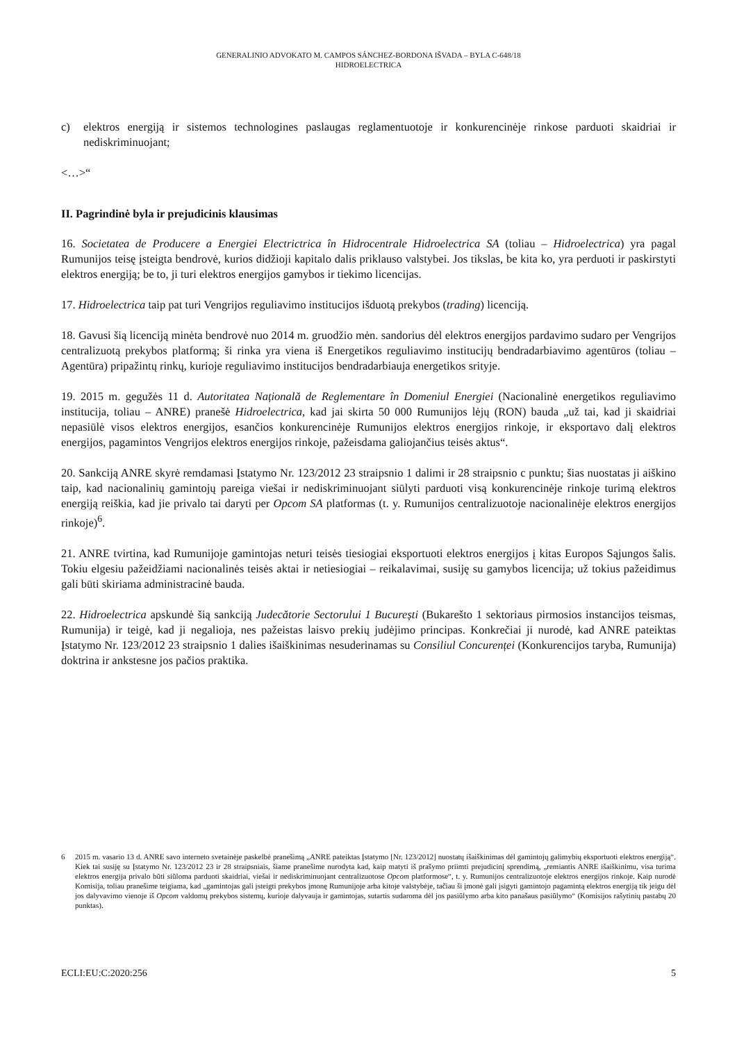GENERALINIO ADVOKATO M. CAMPOS SÁNCHEZ-BORDONA IŠVADA – BYLA C-648/18
HIDROELECTRICA
c) elektros energiją ir sistemos technologines paslaugas reglamentuotoje ir konkurencinėje rinkose parduoti skaidriai ir nediskriminuojant;
<…>“
II. Pagrindinė byla ir prejudicinis klausimas
16. Societatea de Producere a Energiei Electrictrica în Hidrocentrale Hidroelectrica SA (toliau – Hidroelectrica) yra pagal Rumunijos teisę įsteigta bendrovė, kurios didžioji kapitalo dalis priklauso valstybei. Jos tikslas, be kita ko, yra perduoti ir paskirstyti elektros energiją; be to, ji turi elektros energijos gamybos ir tiekimo licencijas.
17. Hidroelectrica taip pat turi Vengrijos reguliavimo institucijos išduotą prekybos (trading) licenciją.
18. Gavusi šią licenciją minėta bendrovė nuo 2014 m. gruodžio mėn. sandorius dėl elektros energijos pardavimo sudaro per Vengrijos centralizuotą prekybos platformą; ši rinka yra viena iš Energetikos reguliavimo institucijų bendradarbiavimo agentūros (toliau – Agentūra) pripažintų rinkų, kurioje reguliavimo institucijos bendradarbiauja energetikos srityje.
19. 2015 m. gegužės 11 d. Autoritatea Națională de Reglementare în Domeniul Energiei (Nacionalinė energetikos reguliavimo institucija, toliau – ANRE) pranešė Hidroelectrica, kad jai skirta 50 000 Rumunijos lėjų (RON) bauda „už tai, kad ji skaidriai nepasiūlė visos elektros energijos, esančios konkurencinėje Rumunijos elektros energijos rinkoje, ir eksportavo dalį elektros energijos, pagamintos Vengrijos elektros energijos rinkoje, pažeisdama galiojančius teisės aktus“.
20. Sankciją ANRE skyrė remdamasi Įstatymo Nr. 123/2012 23 straipsnio 1 dalimi ir 28 straipsnio c punktu; šias nuostatas ji aiškino taip, kad nacionalinių gamintojų pareiga viešai ir nediskriminuojant siūlyti parduoti visą konkurencinėje rinkoje turimą elektros energiją reiškia, kad jie privalo tai daryti per Opcom SA platformas (t. y. Rumunijos centralizuotoje nacionalinėje elektros energijos rinkoje)<sup>6</sup>.
21. ANRE tvirtina, kad Rumunijoje gamintojas neturi teisės tiesiogiai eksportuoti elektros energijos į kitas Europos Sąjungos šalis. Tokiu elgesiu pažeidžiami nacionalinės teisės aktai ir netiesiogiai – reikalavimai, susiję su gamybos licencija; už tokius pažeidimus gali būti skiriama administracinė bauda.
22. Hidroelectrica apskundė šią sankciją Judecătorie Sectorului 1 București (Bukarešto 1 sektoriaus pirmosios instancijos teismas, Rumunija) ir teigė, kad ji negalioja, nes pažeistas laisvo prekių judėjimo principas. Konkrečiai ji nurodė, kad ANRE pateiktas Įstatymo Nr. 123/2012 23 straipsnio 1 dalies išaiškinimas nesuderinamas su Consiliul Concurenței (Konkurencijos taryba, Rumunija) doktrina ir ankstesne jos pačios praktika.
6 2015 m. vasario 13 d. ANRE savo interneto svetainėje paskelbė pranešimą „ANRE pateiktas Įstatymo [Nr. 123/2012] nuostatų išaiškinimas dėl gamintojų galimybių eksportuoti elektros energiją“. Kiek tai susiję su Įstatymo Nr. 123/2012 23 ir 28 straipsniais, šiame pranešime nurodyta kad, kaip matyti iš prašymo priimti prejudicinį sprendimą, „remiantis ANRE išaiškinimu, visa turima elektros energija privalo būti siūloma parduoti skaidriai, viešai ir nediskriminuojant centralizuotose Opcom platformose“, t. y. Rumunijos centralizuotoje elektros energijos rinkoje. Kaip nurodė Komisija, toliau pranešime teigiama, kad „gamintojas gali įsteigti prekybos įmonę Rumunijoje arba kitoje valstybėje, tačiau ši įmonė gali įsigyti gamintojo pagamintą elektros energiją tik jeigu dėl jos dalyvavimo vienoje iš Opcom valdomų prekybos sistemų, kurioje dalyvauja ir gamintojas, sutartis sudaroma dėl jos pasiūlymo arba kito panašaus pasiūlymo“ (Komisijos rašytinių pastabų 20 punktas).
ECLI:EU:C:2020:256 5